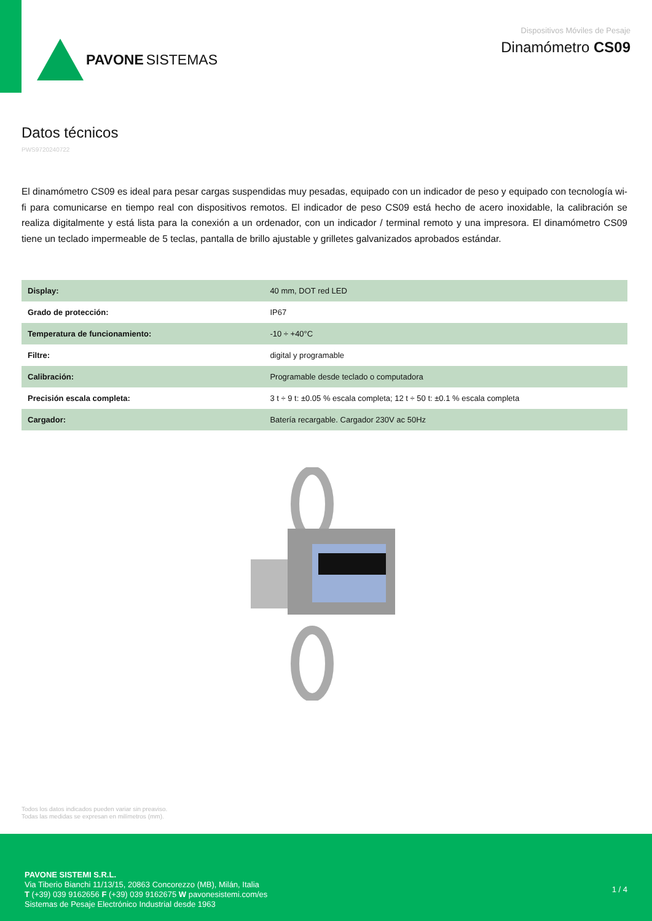PAVONE SISTEMAS
Dispositivos Móviles de Pesaje
Dinamómetro CS09
Datos técnicos
PWS9720240722
El dinamómetro CS09 es ideal para pesar cargas suspendidas muy pesadas, equipado con un indicador de peso y equipado con tecnología wi-fi para comunicarse en tiempo real con dispositivos remotos. El indicador de peso CS09 está hecho de acero inoxidable, la calibración se realiza digitalmente y está lista para la conexión a un ordenador, con un indicador / terminal remoto y una impresora. El dinamómetro CS09 tiene un teclado impermeable de 5 teclas, pantalla de brillo ajustable y grilletes galvanizados aprobados estándar.
| Display: | 40 mm, DOT red LED |
| Grado de protección: | IP67 |
| Temperatura de funcionamiento: | -10 ÷ +40°C |
| Filtre: | digital y programable |
| Calibración: | Programable desde teclado o computadora |
| Precisión escala completa: | 3 t ÷ 9 t: ±0.05 % escala completa; 12 t ÷ 50 t: ±0.1 % escala completa |
| Cargador: | Batería recargable. Cargador 230V ac 50Hz |
Todos los datos indicados pueden variar sin preaviso.
Todas las medidas se expresan en milímetros (mm).
PAVONE SISTEMI S.R.L.
Via Tiberio Bianchi 11/13/15, 20863 Concorezzo (MB), Milán, Italia
T (+39) 039 9162656 F (+39) 039 9162675 W pavonesistemi.com/es
Sistemas de Pesaje Electrónico Industrial desde 1963
1 / 4